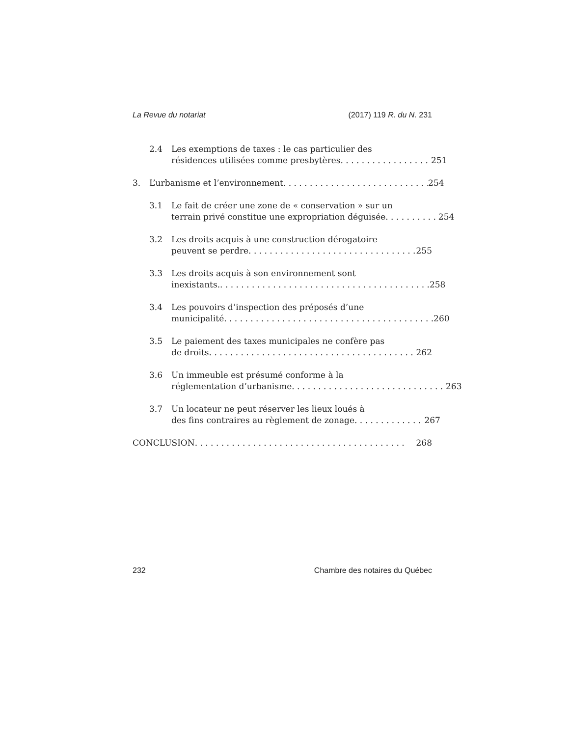La Revue du notariat (2017) 119 R. du N. 231
2.4 Les exemptions de taxes : le cas particulier des
résidences utilisées comme presbytères 251
3. L’urbanisme et l’environnement 254
3.1 Le fait de créer une zone de « conservation » sur un
terrain privé constitue une expropriation déguisée 254
3.2 Les droits acquis à une construction dérogatoire
peuvent se perdre 255
3.3 Les droits acquis à son environnement sont
inexistants. 258
3.4 Les pouvoirs d’inspection des préposés d’une
municipalité 260
3.5 Le paiement des taxes municipales ne confère pas
de droits 262
3.6 Un immeuble est présumé conforme à la
réglementation d’urbanisme 263
3.7 Un locateur ne peut réserver les lieux loués à
des fins contraires au règlement de zonage 267
CONCLUSION 268
232 Chambre des notaires du Québec